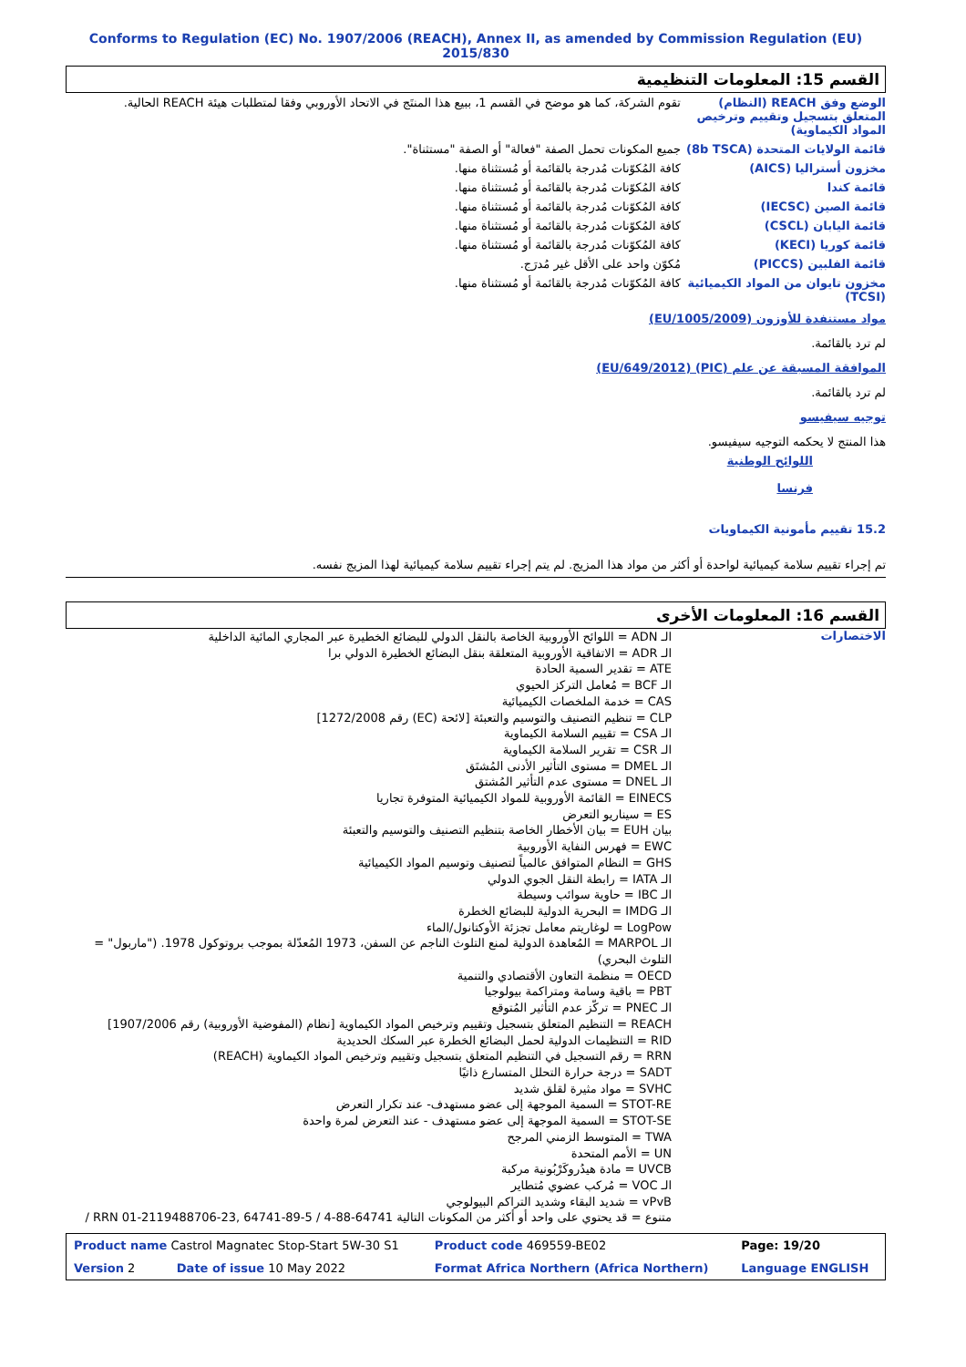Conforms to Regulation (EC) No. 1907/2006 (REACH), Annex II, as amended by Commission Regulation (EU) 2015/830
القسم 15: المعلومات التنظيمية
| الوضع وفق REACH (النظام) المتعلق بتسجيل وتقييم وترخيص المواد الكيماوية) | تقوم الشركة، كما هو موضح في القسم 1، ببيع هذا المنتَج في الاتحاد الأوروبي وفقا لمتطلبات هيئة REACH الحالية. |
| قائمة الولايات المتحدة (8b TSCA) | جميع المكونات تحمل الصفة "فعالة" أو الصفة "مستثناة". |
| مخزون أستراليا (AICS) | كافة المُكوّنات مُدرجة بالقائمة أو مُستثناة منها. |
| قائمة كندا | كافة المُكوّنات مُدرجة بالقائمة أو مُستثناة منها. |
| قائمة الصين (IECSC) | كافة المُكوّنات مُدرجة بالقائمة أو مُستثناة منها. |
| قائمة اليابان (CSCL) | كافة المُكوّنات مُدرجة بالقائمة أو مُستثناة منها. |
| قائمة كوريا (KECI) | كافة المُكوّنات مُدرجة بالقائمة أو مُستثناة منها. |
| قائمة الفلبين (PICCS) | مُكوّن واحد على الأقل غير مُدرَج. |
| مخزون تايوان من المواد الكيميائية (TCSI) | كافة المُكوّنات مُدرجة بالقائمة أو مُستثناة منها. |
مواد مستنفدة للأوزون (EU/1005/2009)
لم ترد بالقائمة.
الموافقة المسبقة عن علم (PIC) (EU/649/2012)
لم ترد بالقائمة.
توجيه سيفيسو
هذا المنتج لا يحكمه التوجيه سيفيسو.
اللوائح الوطنية
فرنسا
15.2 تقييم مأمونية الكيماويات
تم إجراء تقييم سلامة كيميائية لواحدة أو أكثر من مواد هذا المزيج. لم يتم إجراء تقييم سلامة كيميائية لهذا المزيج نفسه.
القسم 16: المعلومات الأخرى
الاختصارات
الـ ADN = اللوائح الأوروبية الخاصة بالنقل الدولي للبضائع الخطيرة عبر المجاري المائية الداخلية
الـ ADR = الاتفاقية الأوروبية المتعلقة بنقل البضائع الخطيرة الدولي برا
ATE = تقدير السمية الحادة
الـ BCF = مُعامل التركز الحيوي
CAS = خدمة الملخصات الكيميائية
CLP = تنظيم التصنيف والتوسيم والتعبئة [لائحة (EC) رقم 1272/2008]
الـ CSA = تقييم السلامة الكيماوية
الـ CSR = تقرير السلامة الكيماوية
الـ DMEL = مستوى التأثير الأدنى المُشتَق
الـ DNEL = مستوى عدم التأثير المُشتق
EINECS = القائمة الأوروبية للمواد الكيميائية المتوفرة تجاريا
ES = سيناريو التعرض
بيان EUH = بيان الأخطار الخاصة بتنظيم التصنيف والتوسيم والتعبئة
EWC = فهرس النفاية الأوروبية
GHS = النظام المتوافق عالمياً لتصنيف وتوسيم المواد الكيميائية
الـ IATA = رابطة النقل الجوي الدولي
الـ IBC = حاوية سوائب وسيطة
الـ IMDG = البحرية الدولية للبضائع الخطرة
LogPow = لوغاريتم معامل تجزئة الأوكتانول/الماء
الـ MARPOL = المُعاهدة الدولية لمنع التلوث الناجم عن السفن، 1973 المُعدّلة بموجب بروتوكول 1978. ("ماربول" = التلوث البحري)
OECD = منظمة التعاون الأقتصادي والتنمية
PBT = باقية وسامة ومتراكمة بيولوجيا
الـ PNEC = تركّز عدم التأثير المُتوقع
REACH = التنظيم المتعلق بتسجيل وتقييم وترخيص المواد الكيماوية [نظام (المفوضية الأوروبية) رقم 1907/2006]
RID = التنظيمات الدولية لحمل البضائع الخطرة عبر السكك الحديدية
RRN = رقم التسجيل في التنظيم المتعلق بتسجيل وتقييم وترخيص المواد الكيماوية (REACH)
SADT = درجة حرارة التحلل المتسارع ذاتيًا
SVHC = مواد مثيرة لقلق شديد
STOT-RE = السمية الموجهة إلى عضو مستهدف- عند تكرار التعرض
STOT-SE = السمية الموجهة إلى عضو مستهدف - عند التعرض لمرة واحدة
TWA = المتوسط الزمني المرجح
UN = الأمم المتحدة
UVCB = مادة هيدُروكَرْبُونية مركبة
الـ VOC = مُركب عضوي مُتطاير
vPvB = شديد البقاء وشديد التراكم البيولوجي
متنوع = قد يحتوي على واحد أو أكثر من المكونات التالية 64741-88-4 / RRN 01-2119488706-23, 64741-89-5 /
| Product name Castrol Magnatec Stop-Start 5W-30 S1 | Product code 469559-BE02 | Page: 19/20 |
| Version 2 Date of issue 10 May 2022 | Format Africa Northern (Africa Northern) | Language ENGLISH |